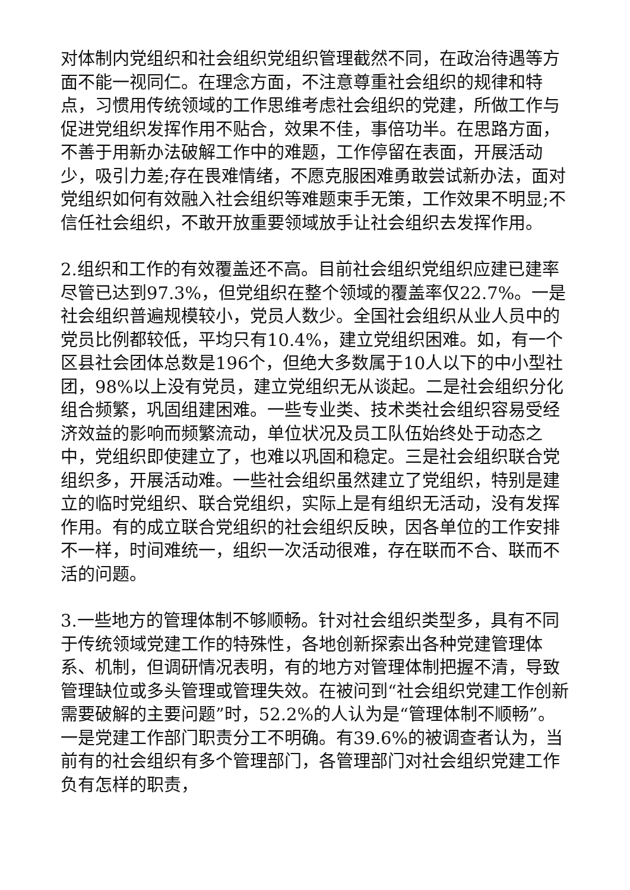对体制内党组织和社会组织党组织管理截然不同，在政治待遇等方面不能一视同仁。在理念方面，不注意尊重社会组织的规律和特点，习惯用传统领域的工作思维考虑社会组织的党建，所做工作与促进党组织发挥作用不贴合，效果不佳，事倍功半。在思路方面，不善于用新办法破解工作中的难题，工作停留在表面，开展活动少，吸引力差;存在畏难情绪，不愿克服困难勇敢尝试新办法，面对党组织如何有效融入社会组织等难题束手无策，工作效果不明显;不信任社会组织，不敢开放重要领域放手让社会组织去发挥作用。
2.组织和工作的有效覆盖还不高。目前社会组织党组织应建已建率尽管已达到97.3%，但党组织在整个领域的覆盖率仅22.7%。一是社会组织普遍规模较小，党员人数少。全国社会组织从业人员中的党员比例都较低，平均只有10.4%，建立党组织困难。如，有一个区县社会团体总数是196个，但绝大多数属于10人以下的中小型社团，98%以上没有党员，建立党组织无从谈起。二是社会组织分化组合频繁，巩固组建困难。一些专业类、技术类社会组织容易受经济效益的影响而频繁流动，单位状况及员工队伍始终处于动态之中，党组织即使建立了，也难以巩固和稳定。三是社会组织联合党组织多，开展活动难。一些社会组织虽然建立了党组织，特别是建立的临时党组织、联合党组织，实际上是有组织无活动，没有发挥作用。有的成立联合党组织的社会组织反映，因各单位的工作安排不一样，时间难统一，组织一次活动很难，存在联而不合、联而不活的问题。
3.一些地方的管理体制不够顺畅。针对社会组织类型多，具有不同于传统领域党建工作的特殊性，各地创新探索出各种党建管理体系、机制，但调研情况表明，有的地方对管理体制把握不清，导致管理缺位或多头管理或管理失效。在被问到“社会组织党建工作创新需要破解的主要问题”时，52.2%的人认为是“管理体制不顺畅”。一是党建工作部门职责分工不明确。有39.6%的被调查者认为，当前有的社会组织有多个管理部门，各管理部门对社会组织党建工作负有怎样的职责，